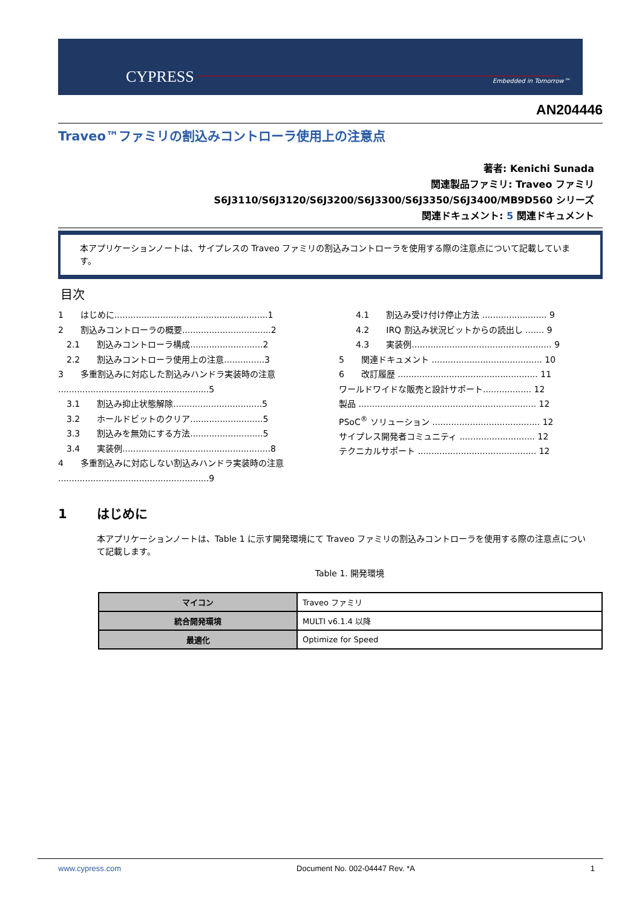CYPRESS Embedded in Tomorrow™
AN204446
Traveo™ファミリの割込みコントローラ使用上の注意点
著者: Kenichi Sunada
関連製品ファミリ: Traveo ファミリ
S6J3110/S6J3120/S6J3200/S6J3300/S6J3350/S6J3400/MB9D560 シリーズ
関連ドキュメント: 5 関連ドキュメント
本アプリケーションノートは、サイプレスの Traveo ファミリの割込みコントローラを使用する際の注意点について記載しています。
目次
1　　はじめに.........................................................1
2　　割込みコントローラの概要.................................2
　2.1　　割込みコントローラ構成...........................2
　2.2　　割込みコントローラ使用上の注意...............3
3　　多重割込みに対応した割込みハンドラ実装時の注意 ........................................................5
　3.1　　割込み抑止状態解除.................................5
　3.2　　ホールドビットのクリア...........................5
　3.3　　割込みを無効にする方法...........................5
　3.4　　実装例.......................................................8
4　　多重割込みに対応しない割込みハンドラ実装時の注意 ........................................................9
　　4.1　　割込み受け付け停止方法 ........................ 9
　　4.2　　IRQ 割込み状況ビットからの読出し ....... 9
　　4.3　　実装例.................................................... 9
5　　関連ドキュメント ......................................... 10
6　　改訂履歴 .................................................... 11
ワールドワイドな販売と設計サポート.................. 12
製品 .................................................................. 12
PSoC<sup>®</sup> ソリューション ........................................ 12
サイプレス開発者コミュニティ ............................ 12
テクニカルサポート ............................................ 12
1 はじめに
本アプリケーションノートは、Table 1 に示す開発環境にて Traveo ファミリの割込みコントローラを使用する際の注意点について記載します。
Table 1. 開発環境
| マイコン | Traveo ファミリ |
| 統合開発環境 | MULTI v6.1.4 以降 |
| 最適化 | Optimize for Speed |
www.cypress.com Document No. 002-04447 Rev. *A 1